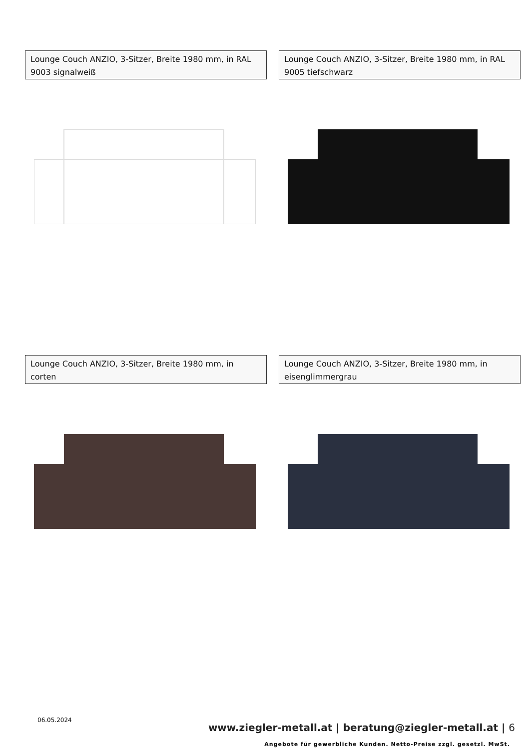Lounge Couch ANZIO, 3-Sitzer, Breite 1980 mm, in RAL 9003 signalweiß
Lounge Couch ANZIO, 3-Sitzer, Breite 1980 mm, in RAL 9005 tiefschwarz
Lounge Couch ANZIO, 3-Sitzer, Breite 1980 mm, in corten
Lounge Couch ANZIO, 3-Sitzer, Breite 1980 mm, in eisenglimmergrau
06.05.2024
www.ziegler-metall.at | beratung@ziegler-metall.at | 6
Angebote für gewerbliche Kunden. Netto-Preise zzgl. gesetzl. MwSt.